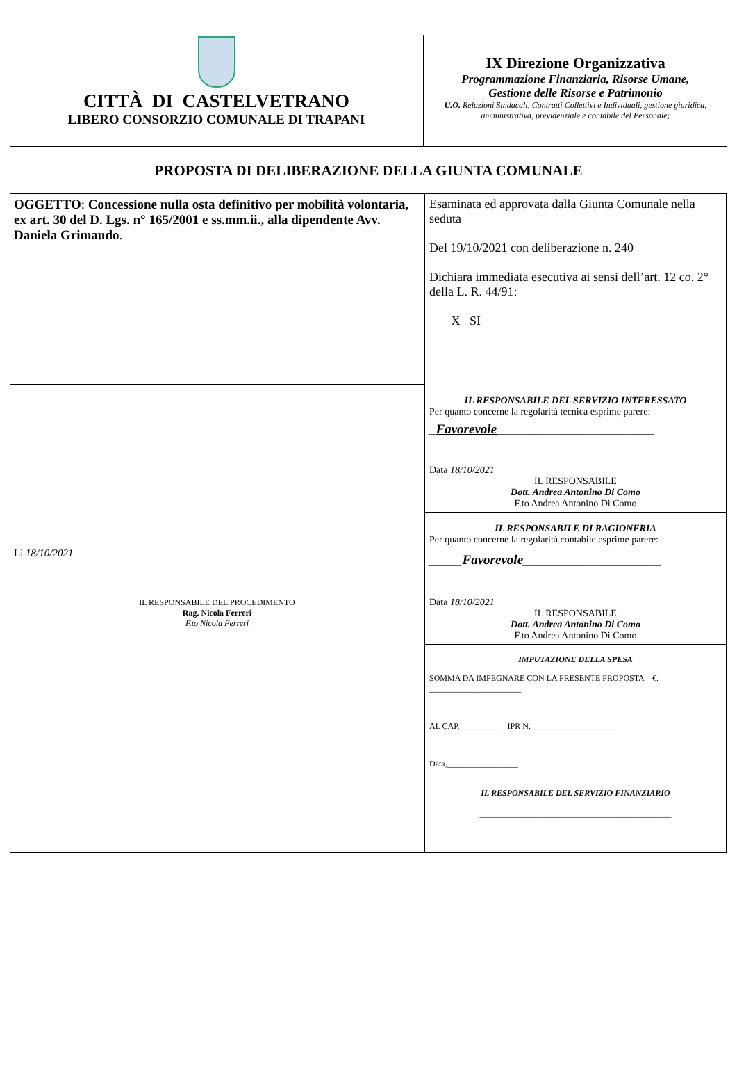CITTÀ DI CASTELVETRANO
LIBERO CONSORZIO COMUNALE DI TRAPANI
IX Direzione Organizzativa
Programmazione Finanziaria, Risorse Umane,
Gestione delle Risorse e Patrimonio
U.O. Relazioni Sindacali, Contratti Collettivi e Individuali, gestione giuridica, amministrativa, previdenziale e contabile del Personale;
PROPOSTA DI DELIBERAZIONE DELLA GIUNTA COMUNALE
| OGGETTO : Concessione nulla osta definitivo per mobilità volontaria, ex art. 30 del D. Lgs. n° 165/2001 e ss.mm.ii., alla dipendente Avv. Daniela Grimaudo . | Esaminata ed approvata dalla Giunta Comunale nella seduta Del 19/10/2021 con deliberazione n. 240 Dichiara immediata esecutiva ai sensi dell’art. 12 co. 2° della L. R. 44/91: X SI |
| Lì 18/10/2021 IL RESPONSABILE DEL PROCEDIMENTO Rag. Nicola Ferreri F.to Nicola Ferreri | IL RESPONSABILE DEL SERVIZIO INTERESSATO Per quanto concerne la regolarità tecnica esprime parere: _ Favorevole ________________________ Data 18/10/2021 IL RESPONSABILE Dott. Andrea Antonino Di Como F.to Andrea Antonino Di Como |
| | IL RESPONSABILE DI RAGIONERIA Per quanto concerne la regolarità contabile esprime parere: _____Favorevole_____________________ __________________________________________ Data 18/10/2021 IL RESPONSABILE Dott. Andrea Antonino Di Como F.to Andrea Antonino Di Como |
| | IMPUTAZIONE DELLA SPESA SOMMA DA IMPEGNARE CON LA PRESENTE PROPOSTA €. ______________________ AL CAP.___________ IPR N.____________________ Data,_________________ IL RESPONSABILE DEL SERVIZIO FINANZIARIO ______________________________________________ |